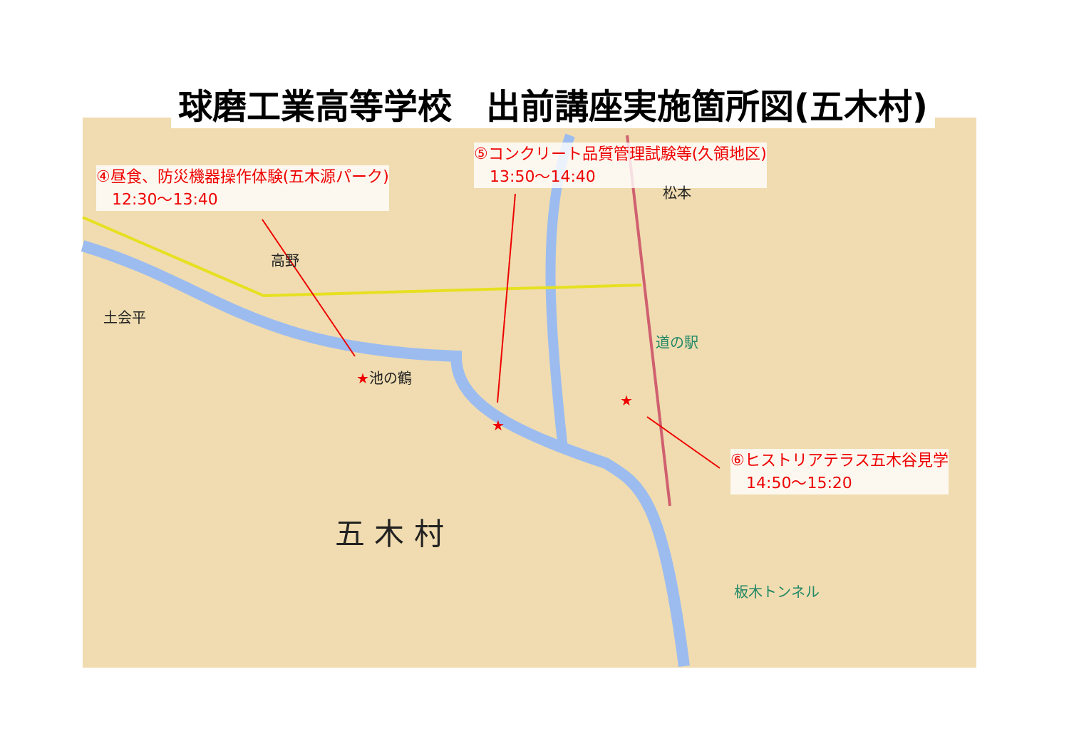球磨工業高等学校　出前講座実施箇所図(五木村)
④昼食、防災機器操作体験(五木源パーク)
　12:30～13:40
⑤コンクリート品質管理試験等(久領地区)
　13:50～14:40
⑥ヒストリアテラス五木谷見学
　14:50～15:20
★池の鶴
★
★
高野
土会平
道の駅
松本
五 木 村
板木トンネル